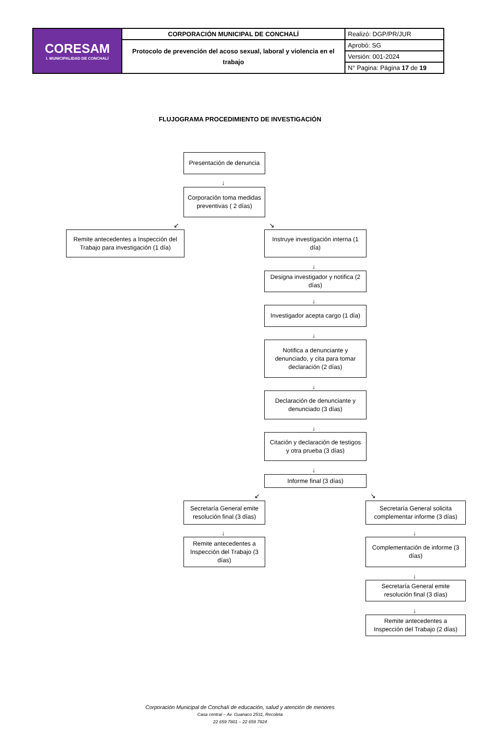| CORESAM I. MUNICIPALIDAD DE CONCHALÍ | CORPORACIÓN MUNICIPAL DE CONCHALÍ | Realizó: DGP/PR/JUR |
| | Protocolo de prevención del acoso sexual, laboral y violencia en el trabajo | Aprobó: SG |
| | | Versión: 001-2024 |
| | | N° Pagina: Página 17 de 19 |
FLUJOGRAMA PROCEDIMIENTO DE INVESTIGACIÓN
Presentación de denuncia
↓
Corporación toma medidas preventivas ( 2 días)
↙ ↘
Remite antecedentes a Inspección del Trabajo para investigación (1 día)
Instruye investigación interna (1 día)
↓
Designa investigador y notifica (2 días)
↓
Investigador acepta cargo (1 día)
↓
Notifica a denunciante y denunciado, y cita para tomar declaración (2 días)
↓
Declaración de denunciante y denunciado (3 días)
↓
Citación y declaración de testigos y otra prueba (3 días)
↓
Informe final (3 días)
↙ ↘
Secretaría General emite resolución final (3 días)
Secretaría General solicita complementar informe (3 días)
↓ ↓
Remite antecedentes a Inspección del Trabajo (3 días)
Complementación de informe (3 días)
↓
Secretaría General emite resolución final (3 días)
↓
Remite antecedentes a Inspección del Trabajo (2 días)
Corporación Municipal de Conchalí de educación, salud y atención de menores
Casa central – Av. Guanaco 2531, Recoleta
22 659 7801 – 22 659 7824